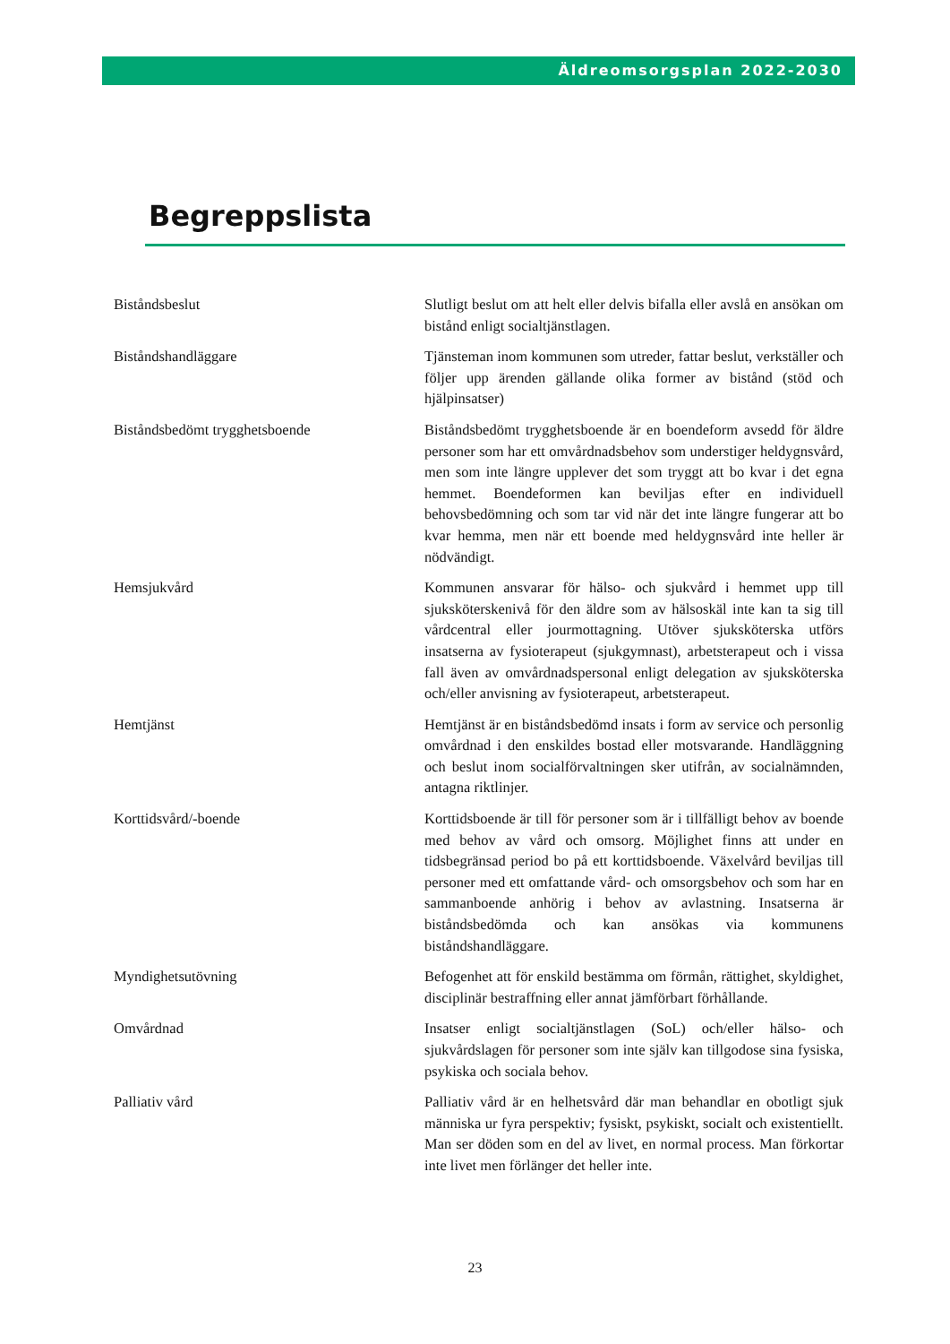Äldreomsorgsplan 2022-2030
Begreppslista
| Biståndsbeslut | Slutligt beslut om att helt eller delvis bifalla eller avslå en ansökan om bistånd enligt socialtjänstlagen. |
| Biståndshandläggare | Tjänsteman inom kommunen som utreder, fattar beslut, verkställer och följer upp ärenden gällande olika former av bistånd (stöd och hjälpinsatser) |
| Biståndsbedömt trygghetsboende | Biståndsbedömt trygghetsboende är en boendeform avsedd för äldre personer som har ett omvårdnadsbehov som understiger heldygnsvård, men som inte längre upplever det som tryggt att bo kvar i det egna hemmet. Boendeformen kan beviljas efter en individuell behovsbedömning och som tar vid när det inte längre fungerar att bo kvar hemma, men när ett boende med heldygnsvård inte heller är nödvändigt. |
| Hemsjukvård | Kommunen ansvarar för hälso- och sjukvård i hemmet upp till sjuksköterskenivå för den äldre som av hälsoskäl inte kan ta sig till vårdcentral eller jourmottagning. Utöver sjuksköterska utförs insatserna av fysioterapeut (sjukgymnast), arbetsterapeut och i vissa fall även av omvårdnadspersonal enligt delegation av sjuksköterska och/eller anvisning av fysioterapeut, arbetsterapeut. |
| Hemtjänst | Hemtjänst är en biståndsbedömd insats i form av service och personlig omvårdnad i den enskildes bostad eller motsvarande. Handläggning och beslut inom socialförvaltningen sker utifrån, av socialnämnden, antagna riktlinjer. |
| Korttidsvård/-boende | Korttidsboende är till för personer som är i tillfälligt behov av boende med behov av vård och omsorg. Möjlighet finns att under en tidsbegränsad period bo på ett korttidsboende. Växelvård beviljas till personer med ett omfattande vård- och omsorgsbehov och som har en sammanboende anhörig i behov av avlastning. Insatserna är biståndsbedömda och kan ansökas via kommunens biståndshandläggare. |
| Myndighetsutövning | Befogenhet att för enskild bestämma om förmån, rättighet, skyldighet, disciplinär bestraffning eller annat jämförbart förhållande. |
| Omvårdnad | Insatser enligt socialtjänstlagen (SoL) och/eller hälso- och sjukvårdslagen för personer som inte själv kan tillgodose sina fysiska, psykiska och sociala behov. |
| Palliativ vård | Palliativ vård är en helhetsvård där man behandlar en obotligt sjuk människa ur fyra perspektiv; fysiskt, psykiskt, socialt och existentiellt. Man ser döden som en del av livet, en normal process. Man förkortar inte livet men förlänger det heller inte. |
23